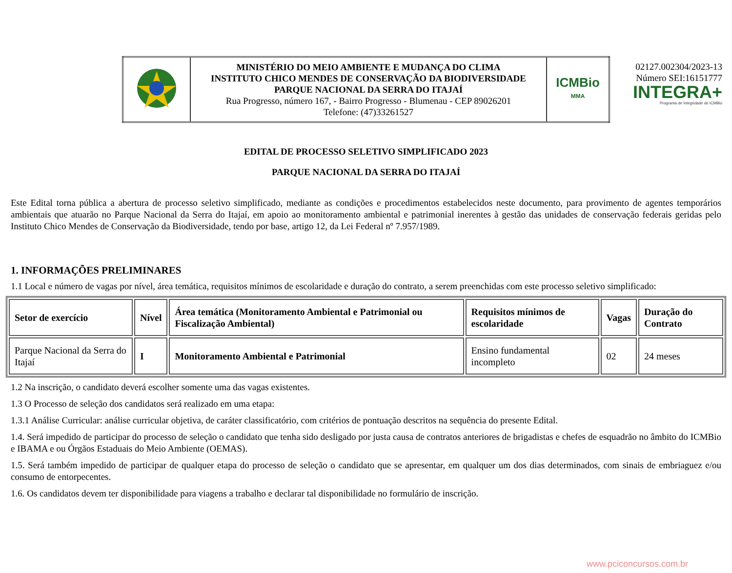02127.002304/2023-13
Número SEI:16151777
INTEGRA+
Programa de Integridade do ICMBio
| | MINISTÉRIO DO MEIO AMBIENTE E MUDANÇA DO CLIMA INSTITUTO CHICO MENDES DE CONSERVAÇÃO DA BIODIVERSIDADE PARQUE NACIONAL DA SERRA DO ITAJAÍ Rua Progresso, número 167, - Bairro Progresso - Blumenau - CEP 89026201 Telefone: (47)33261527 | ICMBio MMA |
EDITAL DE PROCESSO SELETIVO SIMPLIFICADO 2023
PARQUE NACIONAL DA SERRA DO ITAJAÍ
Este Edital torna pública a abertura de processo seletivo simplificado, mediante as condições e procedimentos estabelecidos neste documento, para provimento de agentes temporários ambientais que atuarão no Parque Nacional da Serra do Itajaí, em apoio ao monitoramento ambiental e patrimonial inerentes à gestão das unidades de conservação federais geridas pelo Instituto Chico Mendes de Conservação da Biodiversidade, tendo por base, artigo 12, da Lei Federal nº 7.957/1989.
1. INFORMAÇÕES PRELIMINARES
1.1 Local e número de vagas por nível, área temática, requisitos mínimos de escolaridade e duração do contrato, a serem preenchidas com este processo seletivo simplificado:
| Setor de exercício | Nível | Área temática (Monitoramento Ambiental e Patrimonial ou Fiscalização Ambiental) | Requisitos mínimos de escolaridade | Vagas | Duração do Contrato |
| --- | --- | --- | --- | --- | --- |
| Parque Nacional da Serra do Itajaí | I | Monitoramento Ambiental e Patrimonial | Ensino fundamental incompleto | 02 | 24 meses |
1.2 Na inscrição, o candidato deverá escolher somente uma das vagas existentes.
1.3 O Processo de seleção dos candidatos será realizado em uma etapa:
1.3.1 Análise Curricular: análise curricular objetiva, de caráter classificatório, com critérios de pontuação descritos na sequência do presente Edital.
1.4. Será impedido de participar do processo de seleção o candidato que tenha sido desligado por justa causa de contratos anteriores de brigadistas e chefes de esquadrão no âmbito do ICMBio e IBAMA e ou Órgãos Estaduais do Meio Ambiente (OEMAS).
1.5. Será também impedido de participar de qualquer etapa do processo de seleção o candidato que se apresentar, em qualquer um dos dias determinados, com sinais de embriaguez e/ou consumo de entorpecentes.
1.6. Os candidatos devem ter disponibilidade para viagens a trabalho e declarar tal disponibilidade no formulário de inscrição.
www.pciconcursos.com.br